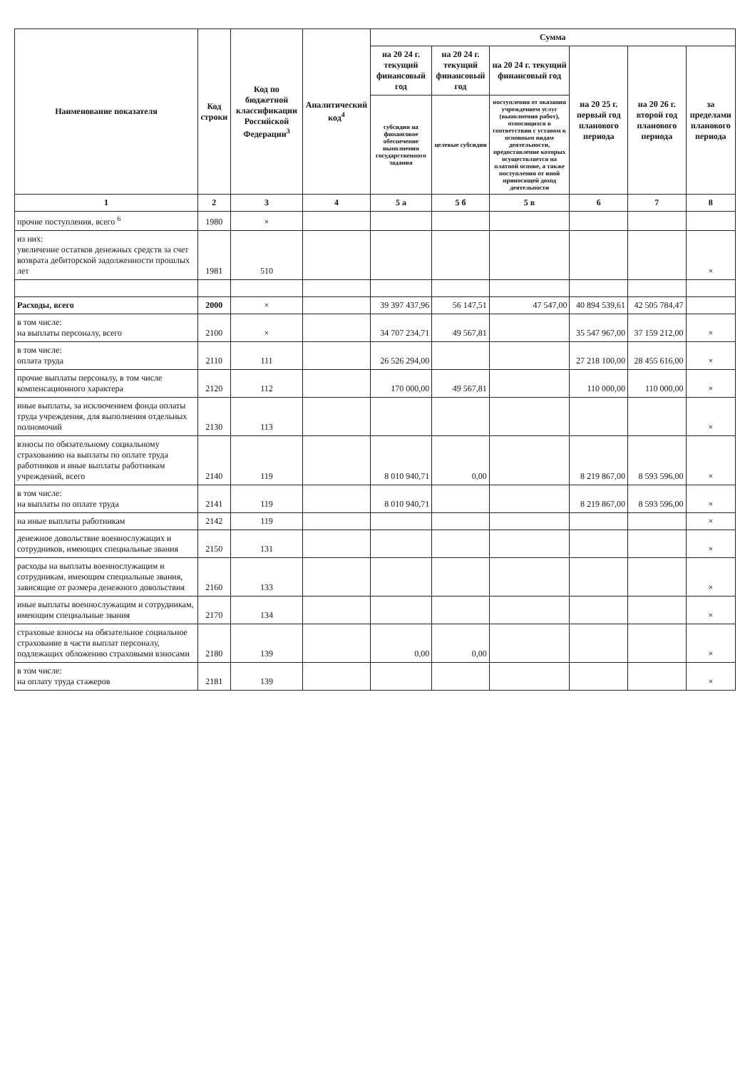| Наименование показателя | Код строки | Код по бюджетной классификации Российской Федерации<sup>3</sup> | Аналитический код<sup>4</sup> | Сумма | | | | | |
| --- | --- | --- | --- | --- | --- | --- | --- | --- | --- |
| | | | | на 20 24 г. текущий финансовый год | на 20 24 г. текущий финансовый год | на 20 24 г. текущий финансовый год | на 20 25 г. первый год планового периода | на 20 26 г. второй год планового периода | за пределами планового периода |
| | | | | субсидии на финансовое обеспечение выполнения государственного задания | целевые субсидии | поступления от оказания учреждением услуг (выполнения работ), относящихся в соответствии с уставом к основным видам деятельности, предоставление которых осуществляется на платной основе, а также поступления от иной приносящей доход деятельности | | | |
| 1 | 2 | 3 | 4 | 5 а | 5 б | 5 в | 6 | 7 | 8 |
| прочие поступления, всего <sup>6</sup> | 1980 | × | | | | | | | |
| из них: увеличение остатков денежных средств за счет возврата дебиторской задолженности прошлых лет | 1981 | 510 | | | | | | | × |
| Расходы, всего | 2000 | × | | 39 397 437,96 | 56 147,51 | 47 547,00 | 40 894 539,61 | 42 505 784,47 | |
| в том числе: на выплаты персоналу, всего | 2100 | × | | 34 707 234,71 | 49 567,81 | | 35 547 967,00 | 37 159 212,00 | × |
| в том числе: оплата труда | 2110 | 111 | | 26 526 294,00 | | | 27 218 100,00 | 28 455 616,00 | × |
| прочие выплаты персоналу, в том числе компенсационного характера | 2120 | 112 | | 170 000,00 | 49 567,81 | | 110 000,00 | 110 000,00 | × |
| иные выплаты, за исключением фонда оплаты труда учреждения, для выполнения отдельных полномочий | 2130 | 113 | | | | | | | × |
| взносы по обязательному социальному страхованию на выплаты по оплате труда работников и иные выплаты работникам учреждений, всего | 2140 | 119 | | 8 010 940,71 | 0,00 | | 8 219 867,00 | 8 593 596,00 | × |
| в том числе: на выплаты по оплате труда | 2141 | 119 | | 8 010 940,71 | | | 8 219 867,00 | 8 593 596,00 | × |
| на иные выплаты работникам | 2142 | 119 | | | | | | | × |
| денежное довольствие военнослужащих и сотрудников, имеющих специальные звания | 2150 | 131 | | | | | | | × |
| расходы на выплаты военнослужащим и сотрудникам, имеющим специальные звания, зависящие от размера денежного довольствия | 2160 | 133 | | | | | | | × |
| иные выплаты военнослужащим и сотрудникам, имеющим специальные звания | 2170 | 134 | | | | | | | × |
| страховые взносы на обязательное социальное страхование в части выплат персоналу, подлежащих обложению страховыми взносами | 2180 | 139 | | 0,00 | 0,00 | | | | × |
| в том числе: на оплату труда стажеров | 2181 | 139 | | | | | | | × |